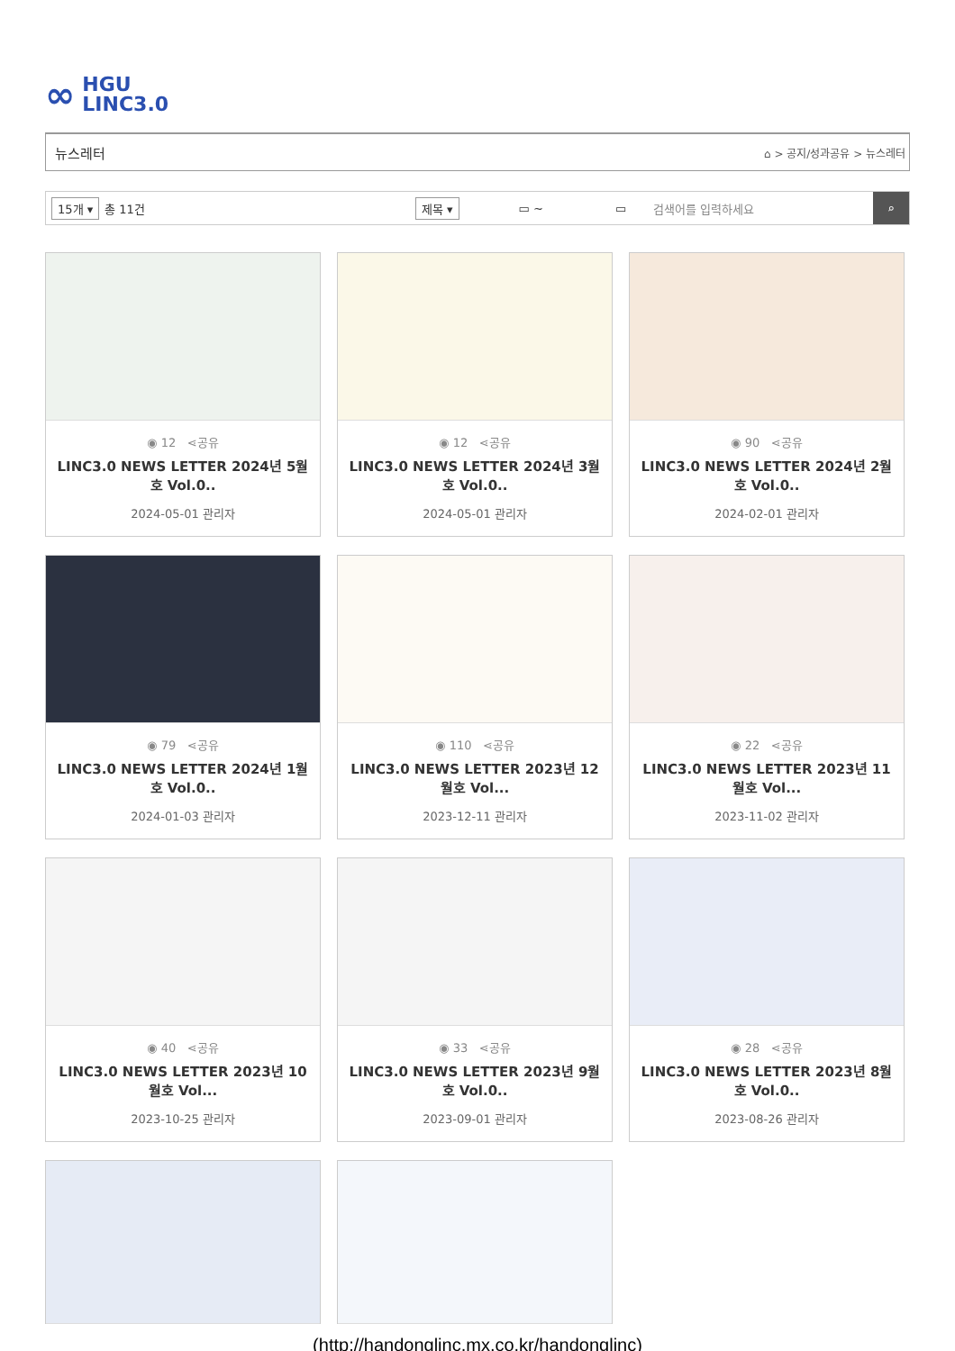∞ HGU
LINC3.0
뉴스레터 ⌂ > 공지/성과공유 > 뉴스레터
15개 ▾ 총 11건 제목 ▾ ▭ ~ ▭ 검색어를 입력하세요 ⌕
◉ 12 ⋖공유
LINC3.0 NEWS LETTER 2024년 5월호 Vol.0..
2024-05-01 관리자
◉ 12 ⋖공유
LINC3.0 NEWS LETTER 2024년 3월호 Vol.0..
2024-05-01 관리자
◉ 90 ⋖공유
LINC3.0 NEWS LETTER 2024년 2월호 Vol.0..
2024-02-01 관리자
◉ 79 ⋖공유
LINC3.0 NEWS LETTER 2024년 1월호 Vol.0..
2024-01-03 관리자
◉ 110 ⋖공유
LINC3.0 NEWS LETTER 2023년 12월호 Vol...
2023-12-11 관리자
◉ 22 ⋖공유
LINC3.0 NEWS LETTER 2023년 11월호 Vol...
2023-11-02 관리자
◉ 40 ⋖공유
LINC3.0 NEWS LETTER 2023년 10월호 Vol...
2023-10-25 관리자
◉ 33 ⋖공유
LINC3.0 NEWS LETTER 2023년 9월호 Vol.0..
2023-09-01 관리자
◉ 28 ⋖공유
LINC3.0 NEWS LETTER 2023년 8월호 Vol.0..
2023-08-26 관리자
(http://handonglinc.mx.co.kr/handonglinc)